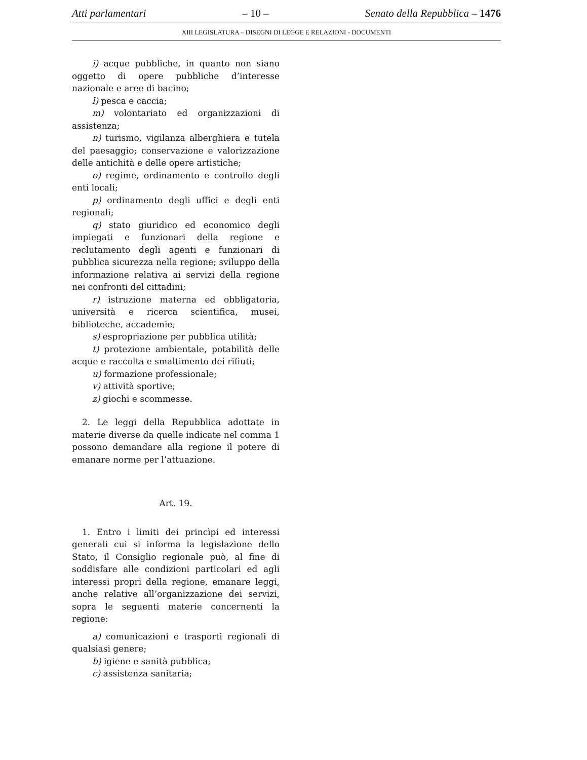Atti parlamentari – 10 – Senato della Repubblica – 1476
XIII LEGISLATURA – DISEGNI DI LEGGE E RELAZIONI - DOCUMENTI
i) acque pubbliche, in quanto non siano oggetto di opere pubbliche d’interesse nazionale e aree di bacino;
l) pesca e caccia;
m) volontariato ed organizzazioni di assistenza;
n) turismo, vigilanza alberghiera e tutela del paesaggio; conservazione e valorizzazione delle antichità e delle opere artistiche;
o) regime, ordinamento e controllo degli enti locali;
p) ordinamento degli uffici e degli enti regionali;
q) stato giuridico ed economico degli impiegati e funzionari della regione e reclutamento degli agenti e funzionari di pubblica sicurezza nella regione; sviluppo della informazione relativa ai servizi della regione nei confronti del cittadini;
r) istruzione materna ed obbligatoria, università e ricerca scientifica, musei, biblioteche, accademie;
s) espropriazione per pubblica utilità;
t) protezione ambientale, potabilità delle acque e raccolta e smaltimento dei rifiuti;
u) formazione professionale;
v) attività sportive;
z) giochi e scommesse.
2. Le leggi della Repubblica adottate in materie diverse da quelle indicate nel comma 1 possono demandare alla regione il potere di emanare norme per l’attuazione.
Art. 19.
1. Entro i limiti dei princìpi ed interessi generali cui si informa la legislazione dello Stato, il Consiglio regionale può, al fine di soddisfare alle condizioni particolari ed agli interessi propri della regione, emanare leggi, anche relative all’organizzazione dei servizi, sopra le seguenti materie concernenti la regione:
a) comunicazioni e trasporti regionali di qualsiasi genere;
b) igiene e sanità pubblica;
c) assistenza sanitaria;